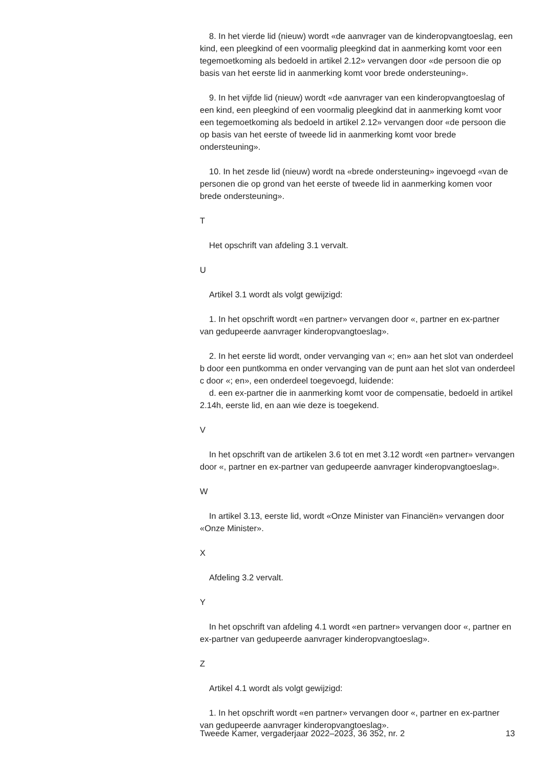8. In het vierde lid (nieuw) wordt «de aanvrager van de kinderopvang­toeslag, een kind, een pleegkind of een voormalig pleegkind dat in aanmerking komt voor een tegemoetkoming als bedoeld in artikel 2.12» vervangen door «de persoon die op basis van het eerste lid in aanmerking komt voor brede ondersteuning».
9. In het vijfde lid (nieuw) wordt «de aanvrager van een kinderopvang­toeslag of een kind, een pleegkind of een voormalig pleegkind dat in aanmerking komt voor een tegemoetkoming als bedoeld in artikel 2.12» vervangen door «de persoon die op basis van het eerste of tweede lid in aanmerking komt voor brede ondersteuning».
10. In het zesde lid (nieuw) wordt na «brede ondersteuning» ingevoegd «van de personen die op grond van het eerste of tweede lid in aanmerking komen voor brede ondersteuning».
T
Het opschrift van afdeling 3.1 vervalt.
U
Artikel 3.1 wordt als volgt gewijzigd:
1. In het opschrift wordt «en partner» vervangen door «, partner en ex-partner van gedupeerde aanvrager kinderopvangtoeslag».
2. In het eerste lid wordt, onder vervanging van «; en» aan het slot van onderdeel b door een puntkomma en onder vervanging van de punt aan het slot van onderdeel c door «; en», een onderdeel toegevoegd, luidende:
d. een ex-partner die in aanmerking komt voor de compensatie, bedoeld in artikel 2.14h, eerste lid, en aan wie deze is toegekend.
V
In het opschrift van de artikelen 3.6 tot en met 3.12 wordt «en partner» vervangen door «, partner en ex-partner van gedupeerde aanvrager kinderopvangtoeslag».
W
In artikel 3.13, eerste lid, wordt «Onze Minister van Financiën» vervangen door «Onze Minister».
X
Afdeling 3.2 vervalt.
Y
In het opschrift van afdeling 4.1 wordt «en partner» vervangen door «, partner en ex-partner van gedupeerde aanvrager kinderopvang­toeslag».
Z
Artikel 4.1 wordt als volgt gewijzigd:
1. In het opschrift wordt «en partner» vervangen door «, partner en ex-partner van gedupeerde aanvrager kinderopvangtoeslag».
Tweede Kamer, vergaderjaar 2022–2023, 36 352, nr. 2 13